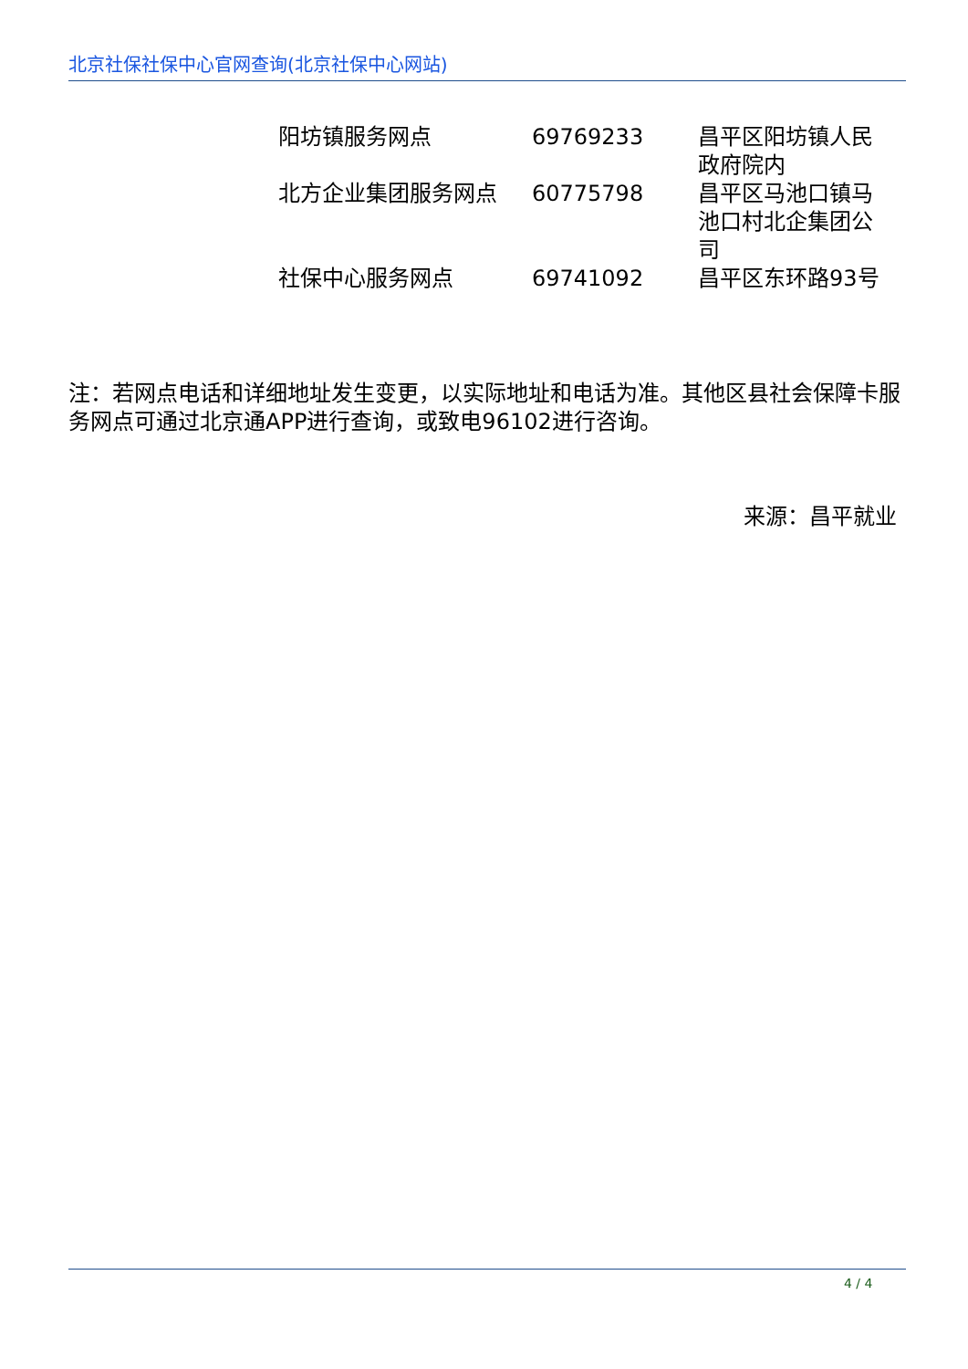北京社保社保中心官网查询(北京社保中心网站)
| 阳坊镇服务网点 | 69769233 | 昌平区阳坊镇人民政府院内 |
| 北方企业集团服务网点 | 60775798 | 昌平区马池口镇马池口村北企集团公司 |
| 社保中心服务网点 | 69741092 | 昌平区东环路93号 |
注：若网点电话和详细地址发生变更，以实际地址和电话为准。其他区县社会保障卡服务网点可通过北京通APP进行查询，或致电96102进行咨询。
来源：昌平就业
4 / 4